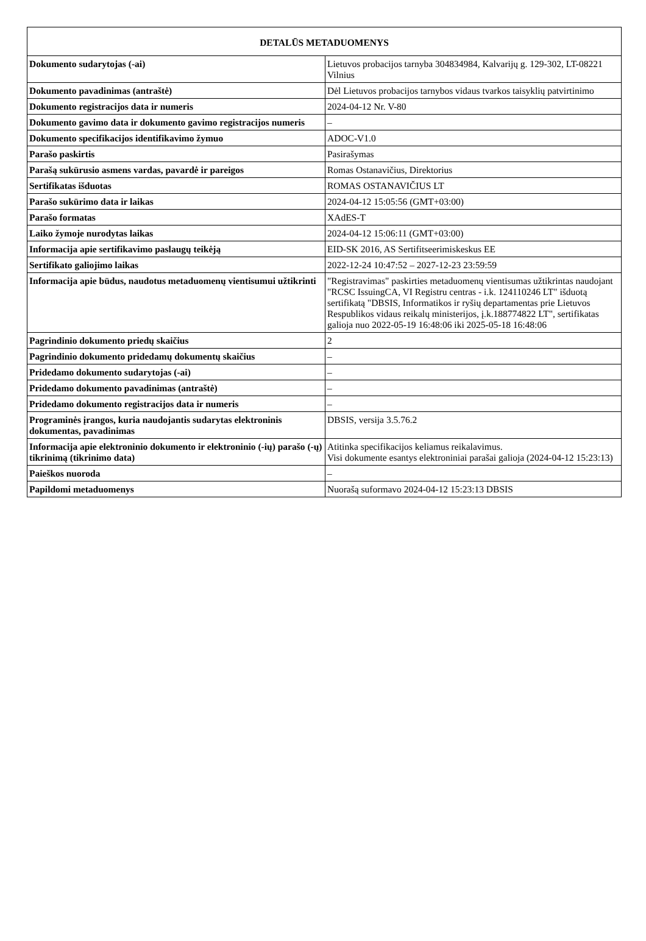| DETALŪS METADUOMENYS | |
| --- | --- |
| Dokumento sudarytojas (-ai) | Lietuvos probacijos tarnyba 304834984, Kalvarijų g. 129-302, LT-08221 Vilnius |
| Dokumento pavadinimas (antraštė) | Dėl Lietuvos probacijos tarnybos vidaus tvarkos taisyklių patvirtinimo |
| Dokumento registracijos data ir numeris | 2024-04-12 Nr. V-80 |
| Dokumento gavimo data ir dokumento gavimo registracijos numeris | – |
| Dokumento specifikacijos identifikavimo žymuo | ADOC-V1.0 |
| Parašo paskirtis | Pasirašymas |
| Parašą sukūrusio asmens vardas, pavardė ir pareigos | Romas Ostanavičius, Direktorius |
| Sertifikatas išduotas | ROMAS OSTANAVIČIUS LT |
| Parašo sukūrimo data ir laikas | 2024-04-12 15:05:56 (GMT+03:00) |
| Parašo formatas | XAdES-T |
| Laiko žymoje nurodytas laikas | 2024-04-12 15:06:11 (GMT+03:00) |
| Informacija apie sertifikavimo paslaugų teikėją | EID-SK 2016, AS Sertifitseerimiskeskus EE |
| Sertifikato galiojimo laikas | 2022-12-24 10:47:52 – 2027-12-23 23:59:59 |
| Informacija apie būdus, naudotus metaduomenų vientisumui užtikrinti | "Registravimas" paskirties metaduomenų vientisumas užtikrintas naudojant "RCSC IssuingCA, VI Registru centras - i.k. 124110246 LT" išduotą sertifikatą "DBSIS, Informatikos ir ryšių departamentas prie Lietuvos Respublikos vidaus reikalų ministerijos, į.k.188774822 LT", sertifikatas galioja nuo 2022-05-19 16:48:06 iki 2025-05-18 16:48:06 |
| Pagrindinio dokumento priedų skaičius | 2 |
| Pagrindinio dokumento pridedamų dokumentų skaičius | – |
| Pridedamo dokumento sudarytojas (-ai) | – |
| Pridedamo dokumento pavadinimas (antraštė) | – |
| Pridedamo dokumento registracijos data ir numeris | – |
| Programinės įrangos, kuria naudojantis sudarytas elektroninis dokumentas, pavadinimas | DBSIS, versija 3.5.76.2 |
| Informacija apie elektroninio dokumento ir elektroninio (-ių) parašo (-ų) tikrinimą (tikrinimo data) | Atitinka specifikacijos keliamus reikalavimus. Visi dokumente esantys elektroniniai parašai galioja (2024-04-12 15:23:13) |
| Paieškos nuoroda | – |
| Papildomi metaduomenys | Nuorašą suformavo 2024-04-12 15:23:13 DBSIS |